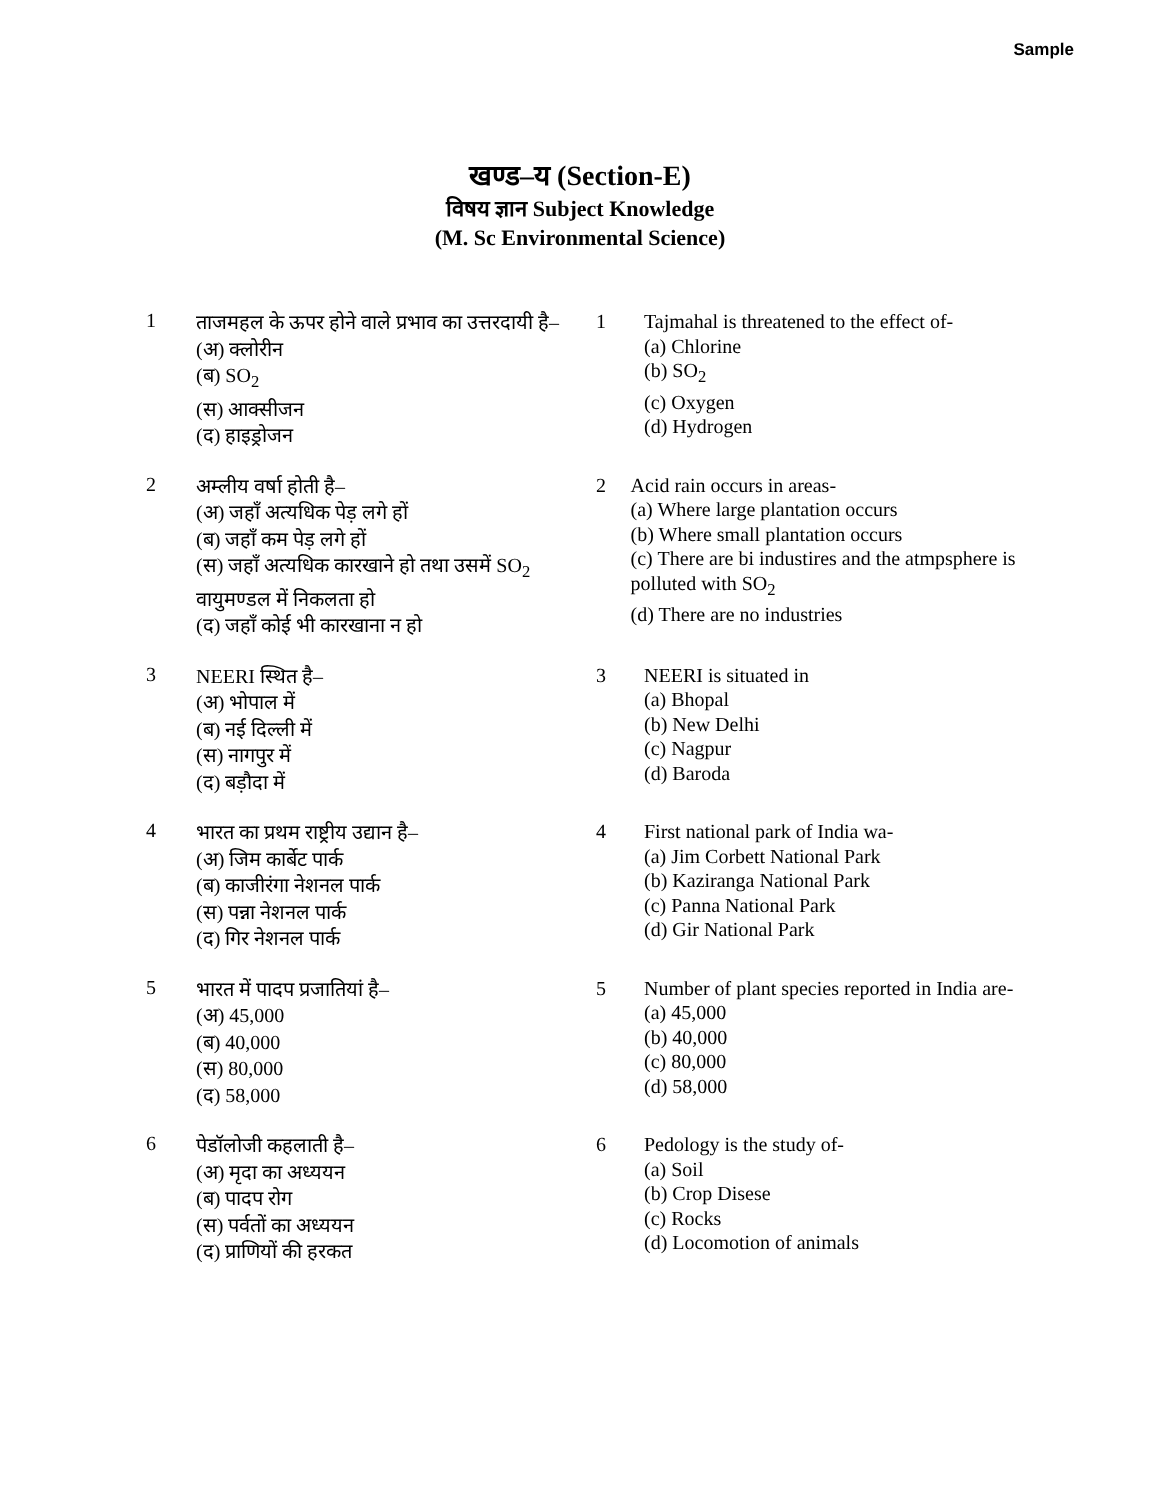Sample
खण्ड–य (Section-E)
विषय ज्ञान Subject Knowledge
(M. Sc Environmental Science)
1
ताजमहल के ऊपर होने वाले प्रभाव का उत्तरदायी है–
(अ) क्लोरीन
(ब) SO<sub>2</sub>
(स) आक्सीजन
(द) हाइड्रोजन
1 Tajmahal is threatened to the effect of-
(a) Chlorine
(b) SO<sub>2</sub>
(c) Oxygen
(d) Hydrogen
2
अम्लीय वर्षा होती है–
(अ) जहाँ अत्यधिक पेड़ लगे हों
(ब) जहाँ कम पेड़ लगे हों
(स) जहाँ अत्यधिक कारखाने हो तथा उसमें SO<sub>2</sub> वायुमण्डल में निकलता हो
(द) जहाँ कोई भी कारखाना न हो
2 Acid rain occurs in areas-
(a) Where large plantation occurs
(b) Where small plantation occurs
(c) There are bi industires and the atmpsphere is polluted with SO<sub>2</sub>
(d) There are no industries
3
NEERI स्थित है–
(अ) भोपाल में
(ब) नई दिल्ली में
(स) नागपुर में
(द) बड़ौदा में
3 NEERI is situated in
(a) Bhopal
(b) New Delhi
(c) Nagpur
(d) Baroda
4
भारत का प्रथम राष्ट्रीय उद्यान है–
(अ) जिम कार्बेट पार्क
(ब) काजीरंगा नेशनल पार्क
(स) पन्ना नेशनल पार्क
(द) गिर नेशनल पार्क
4 First national park of India wa-
(a) Jim Corbett National Park
(b) Kaziranga National Park
(c) Panna National Park
(d) Gir National Park
5
भारत में पादप प्रजातियां है–
(अ) 45,000
(ब) 40,000
(स) 80,000
(द) 58,000
5 Number of plant species reported in India are-
(a) 45,000
(b) 40,000
(c) 80,000
(d) 58,000
6
पेडॉलोजी कहलाती है–
(अ) मृदा का अध्ययन
(ब) पादप रोग
(स) पर्वतों का अध्ययन
(द) प्राणियों की हरकत
6 Pedology is the study of-
(a) Soil
(b) Crop Disese
(c) Rocks
(d) Locomotion of animals